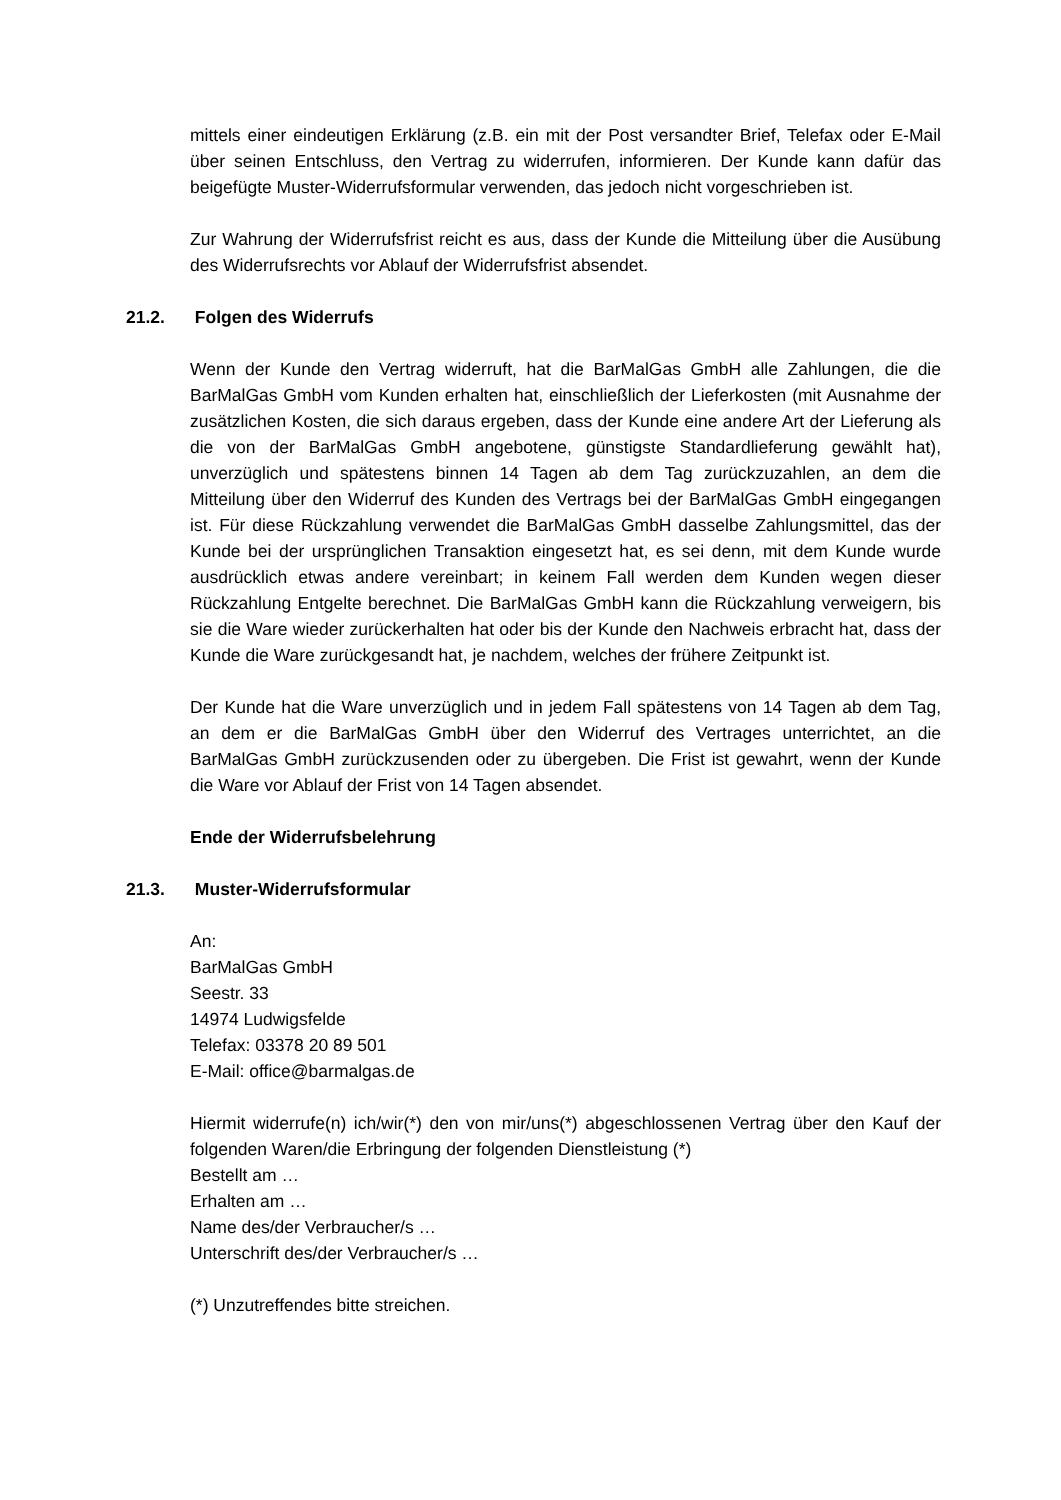mittels einer eindeutigen Erklärung (z.B. ein mit der Post versandter Brief, Telefax oder E-Mail über seinen Entschluss, den Vertrag zu widerrufen, informieren. Der Kunde kann dafür das beigefügte Muster-Widerrufsformular verwenden, das jedoch nicht vorgeschrieben ist.
Zur Wahrung der Widerrufsfrist reicht es aus, dass der Kunde die Mitteilung über die Ausübung des Widerrufsrechts vor Ablauf der Widerrufsfrist absendet.
21.2. Folgen des Widerrufs
Wenn der Kunde den Vertrag widerruft, hat die BarMalGas GmbH alle Zahlungen, die die BarMalGas GmbH vom Kunden erhalten hat, einschließlich der Lieferkosten (mit Ausnahme der zusätzlichen Kosten, die sich daraus ergeben, dass der Kunde eine andere Art der Lieferung als die von der BarMalGas GmbH angebotene, günstigste Standardlieferung gewählt hat), unverzüglich und spätestens binnen 14 Tagen ab dem Tag zurückzuzahlen, an dem die Mitteilung über den Widerruf des Kunden des Vertrags bei der BarMalGas GmbH eingegangen ist. Für diese Rückzahlung verwendet die BarMalGas GmbH dasselbe Zahlungsmittel, das der Kunde bei der ursprünglichen Transaktion eingesetzt hat, es sei denn, mit dem Kunde wurde ausdrücklich etwas andere vereinbart; in keinem Fall werden dem Kunden wegen dieser Rückzahlung Entgelte berechnet. Die BarMalGas GmbH kann die Rückzahlung verweigern, bis sie die Ware wieder zurückerhalten hat oder bis der Kunde den Nachweis erbracht hat, dass der Kunde die Ware zurückgesandt hat, je nachdem, welches der frühere Zeitpunkt ist.
Der Kunde hat die Ware unverzüglich und in jedem Fall spätestens von 14 Tagen ab dem Tag, an dem er die BarMalGas GmbH über den Widerruf des Vertrages unterrichtet, an die BarMalGas GmbH zurückzusenden oder zu übergeben. Die Frist ist gewahrt, wenn der Kunde die Ware vor Ablauf der Frist von 14 Tagen absendet.
Ende der Widerrufsbelehrung
21.3. Muster-Widerrufsformular
An:
BarMalGas GmbH
Seestr. 33
14974 Ludwigsfelde
Telefax: 03378 20 89 501
E-Mail: office@barmalgas.de
Hiermit widerrufe(n) ich/wir(*) den von mir/uns(*) abgeschlossenen Vertrag über den Kauf der folgenden Waren/die Erbringung der folgenden Dienstleistung (*)
Bestellt am …
Erhalten am …
Name des/der Verbraucher/s …
Unterschrift des/der Verbraucher/s …
(*) Unzutreffendes bitte streichen.